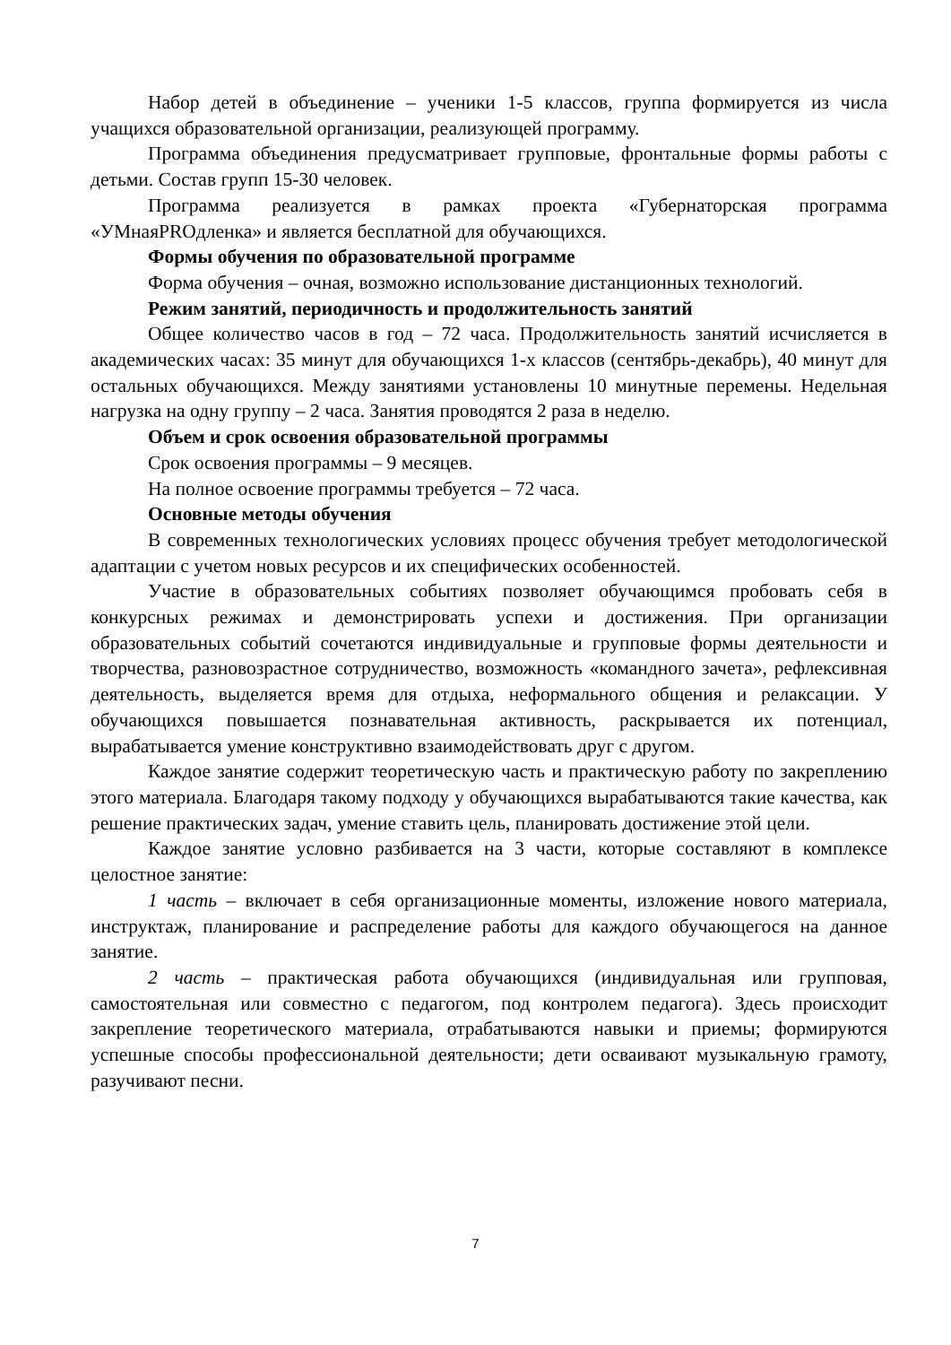Набор детей в объединение – ученики 1-5 классов, группа формируется из числа учащихся образовательной организации, реализующей программу.
Программа объединения предусматривает групповые, фронтальные формы работы с детьми. Состав групп 15-30 человек.
Программа реализуется в рамках проекта «Губернаторская программа «УМнаяPROдленка» и является бесплатной для обучающихся.
Формы обучения по образовательной программе
Форма обучения – очная, возможно использование дистанционных технологий.
Режим занятий, периодичность и продолжительность занятий
Общее количество часов в год – 72 часа. Продолжительность занятий исчисляется в академических часах: 35 минут для обучающихся 1-х классов (сентябрь-декабрь), 40 минут для остальных обучающихся. Между занятиями установлены 10 минутные перемены. Недельная нагрузка на одну группу – 2 часа. Занятия проводятся 2 раза в неделю.
Объем и срок освоения образовательной программы
Срок освоения программы – 9 месяцев.
На полное освоение программы требуется – 72 часа.
Основные методы обучения
В современных технологических условиях процесс обучения требует методологической адаптации с учетом новых ресурсов и их специфических особенностей.
Участие в образовательных событиях позволяет обучающимся пробовать себя в конкурсных режимах и демонстрировать успехи и достижения. При организации образовательных событий сочетаются индивидуальные и групповые формы деятельности и творчества, разновозрастное сотрудничество, возможность «командного зачета», рефлексивная деятельность, выделяется время для отдыха, неформального общения и релаксации. У обучающихся повышается познавательная активность, раскрывается их потенциал, вырабатывается умение конструктивно взаимодействовать друг с другом.
Каждое занятие содержит теоретическую часть и практическую работу по закреплению этого материала. Благодаря такому подходу у обучающихся вырабатываются такие качества, как решение практических задач, умение ставить цель, планировать достижение этой цели.
Каждое занятие условно разбивается на 3 части, которые составляют в комплексе целостное занятие:
1 часть – включает в себя организационные моменты, изложение нового материала, инструктаж, планирование и распределение работы для каждого обучающегося на данное занятие.
2 часть – практическая работа обучающихся (индивидуальная или групповая, самостоятельная или совместно с педагогом, под контролем педагога). Здесь происходит закрепление теоретического материала, отрабатываются навыки и приемы; формируются успешные способы профессиональной деятельности; дети осваивают музыкальную грамоту, разучивают песни.
7